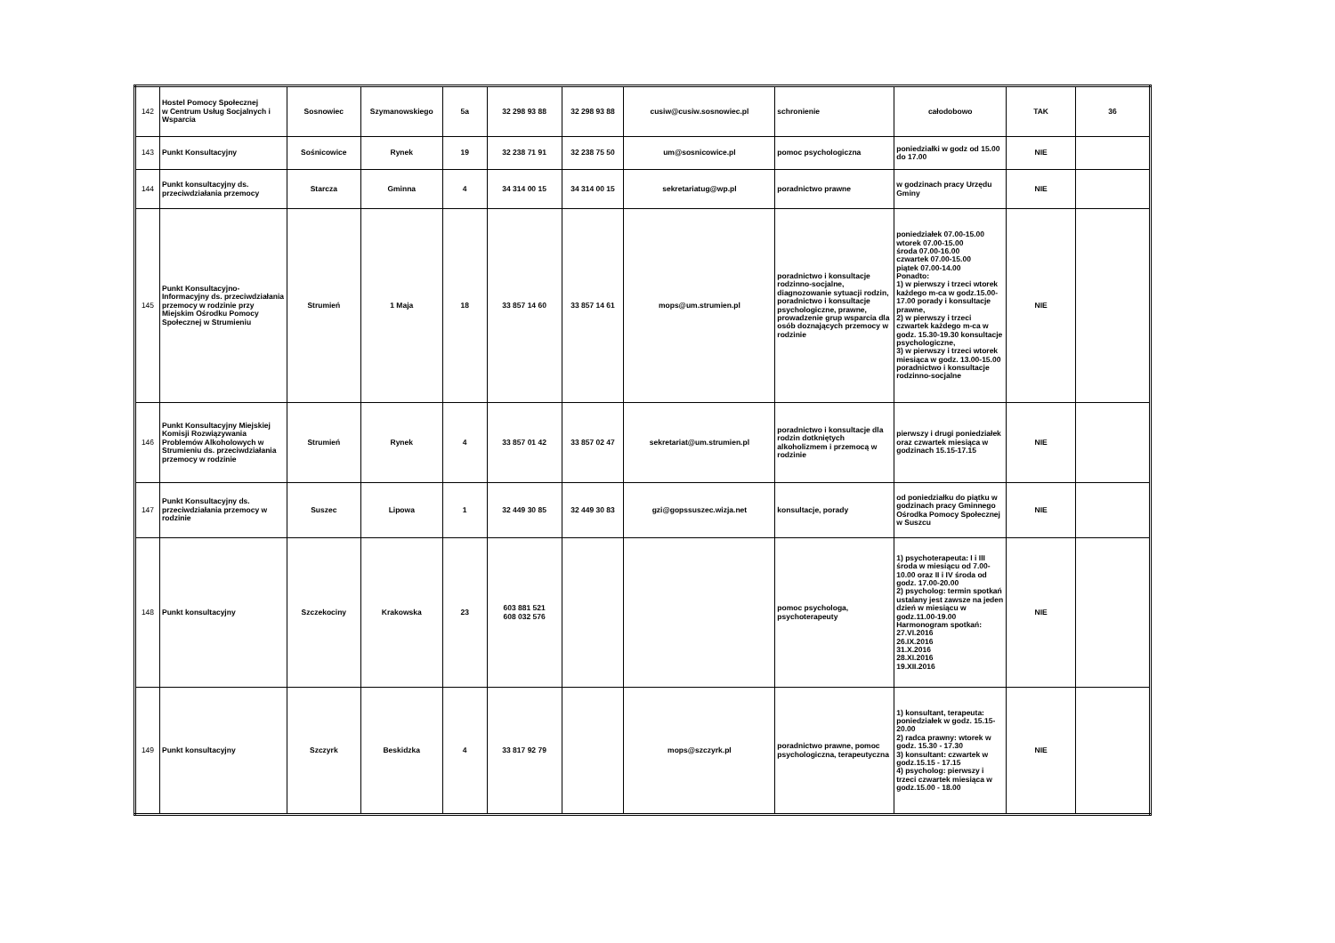| 142 | Hostel Pomocy Społecznej w Centrum Usług Socjalnych i Wsparcia | Sosnowiec | Szymanowskiego | 5a | 32 298 93 88 | 32 298 93 88 | cusiw@cusiw.sosnowiec.pl | schronienie | całodobowo | TAK | 36 |
| 143 | Punkt Konsultacyjny | Sośnicowice | Rynek | 19 | 32 238 71 91 | 32 238 75 50 | um@sosnicowice.pl | pomoc psychologiczna | poniedziałki w godz od 15.00 do 17.00 | NIE | |
| 144 | Punkt konsultacyjny ds. przeciwdziałania przemocy | Starcza | Gminna | 4 | 34 314 00 15 | 34 314 00 15 | sekretariatug@wp.pl | poradnictwo prawne | w godzinach pracy Urzędu Gminy | NIE | |
| 145 | Punkt Konsultacyjno-Informacyjny ds. przeciwdziałania przemocy w rodzinie przy Miejskim Ośrodku Pomocy Społecznej w Strumieniu | Strumień | 1 Maja | 18 | 33 857 14 60 | 33 857 14 61 | mops@um.strumien.pl | poradnictwo i konsultacje rodzinno-socjalne, diagnozowanie sytuacji rodzin, poradnictwo i konsultacje psychologiczne, prawne, prowadzenie grup wsparcia dla osób doznających przemocy w rodzinie | poniedziałek 07.00-15.00 wtorek 07.00-15.00 środa 07.00-16.00 czwartek 07.00-15.00 piątek 07.00-14.00 Ponadto: 1) w pierwszy i trzeci wtorek każdego m-ca w godz.15.00-17.00 porady i konsultacje prawne, 2) w pierwszy i trzeci czwartek każdego m-ca w godz. 15.30-19.30 konsultacje psychologiczne, 3) w pierwszy i trzeci wtorek miesiąca w godz. 13.00-15.00 poradnictwo i konsultacje rodzinno-socjalne | NIE | |
| 146 | Punkt Konsultacyjny Miejskiej Komisji Rozwiązywania Problemów Alkoholowych w Strumieniu ds. przeciwdziałania przemocy w rodzinie | Strumień | Rynek | 4 | 33 857 01 42 | 33 857 02 47 | sekretariat@um.strumien.pl | poradnictwo i konsultacje dla rodzin dotkniętych alkoholizmem i przemocą w rodzinie | pierwszy i drugi poniedziałek oraz czwartek miesiąca w godzinach 15.15-17.15 | NIE | |
| 147 | Punkt Konsultacyjny ds. przeciwdziałania przemocy w rodzinie | Suszec | Lipowa | 1 | 32 449 30 85 | 32 449 30 83 | gzi@gopssuszec.wizja.net | konsultacje, porady | od poniedziałku do piątku w godzinach pracy Gminnego Ośrodka Pomocy Społecznej w Suszcu | NIE | |
| 148 | Punkt konsultacyjny | Szczekociny | Krakowska | 23 | 603 881 521 608 032 576 | | | pomoc psychologa, psychoterapeuty | 1) psychoterapeuta: I i III środa w miesiącu od 7.00-10.00 oraz II i IV środa od godz. 17.00-20.00 2) psycholog: termin spotkań ustalany jest zawsze na jeden dzień w miesiącu w godz.11.00-19.00 Harmonogram spotkań: 27.VI.2016 26.IX.2016 31.X.2016 28.XI.2016 19.XII.2016 | NIE | |
| 149 | Punkt konsultacyjny | Szczyrk | Beskidzka | 4 | 33 817 92 79 | | mops@szczyrk.pl | poradnictwo prawne, pomoc psychologiczna, terapeutyczna | 1) konsultant, terapeuta: poniedziałek w godz. 15.15-20.00 2) radca prawny: wtorek w godz. 15.30 - 17.30 3) konsultant: czwartek w godz.15.15 - 17.15 4) psycholog: pierwszy i trzeci czwartek miesiąca w godz.15.00 - 18.00 | NIE | |